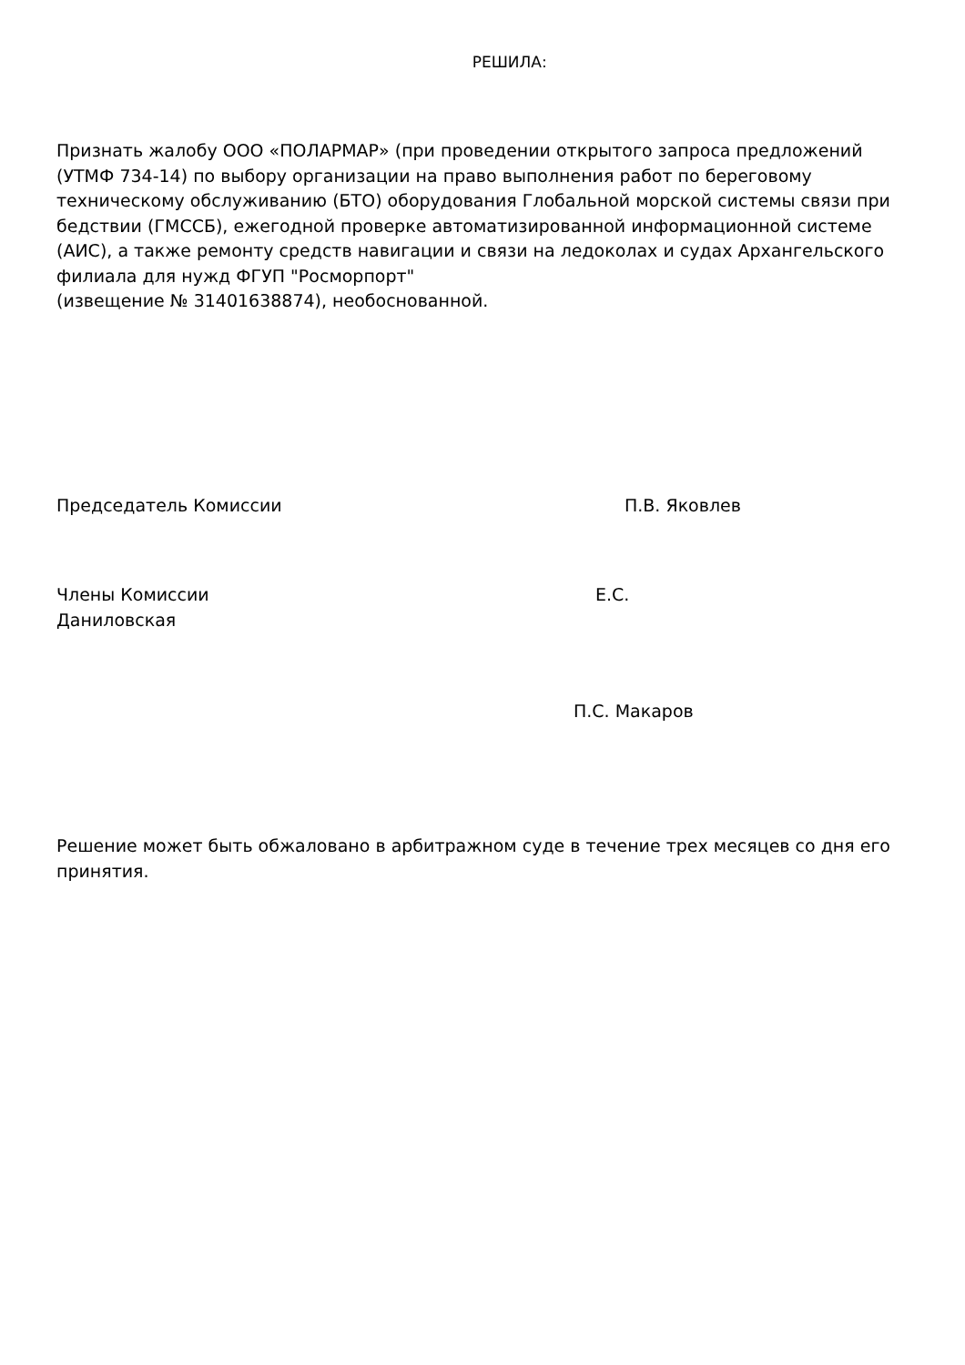РЕШИЛА:
Признать жалобу ООО «ПОЛАРМАР» (при проведении открытого запроса предложений (УТМФ 734-14) по выбору организации на право выполнения работ по береговому техническому обслуживанию (БТО) оборудования Глобальной морской системы связи при бедствии (ГМССБ), ежегодной проверке автоматизированной информационной системе (АИС), а также ремонту средств навигации и связи на ледоколах и судах Архангельского филиала для нужд ФГУП "Росморпорт"
(извещение № 31401638874), необоснованной.
Председатель Комиссии П.В. Яковлев
Члены Комиссии Е.С.
Даниловская
П.С. Макаров
Решение может быть обжаловано в арбитражном суде в течение трех месяцев со дня его принятия.